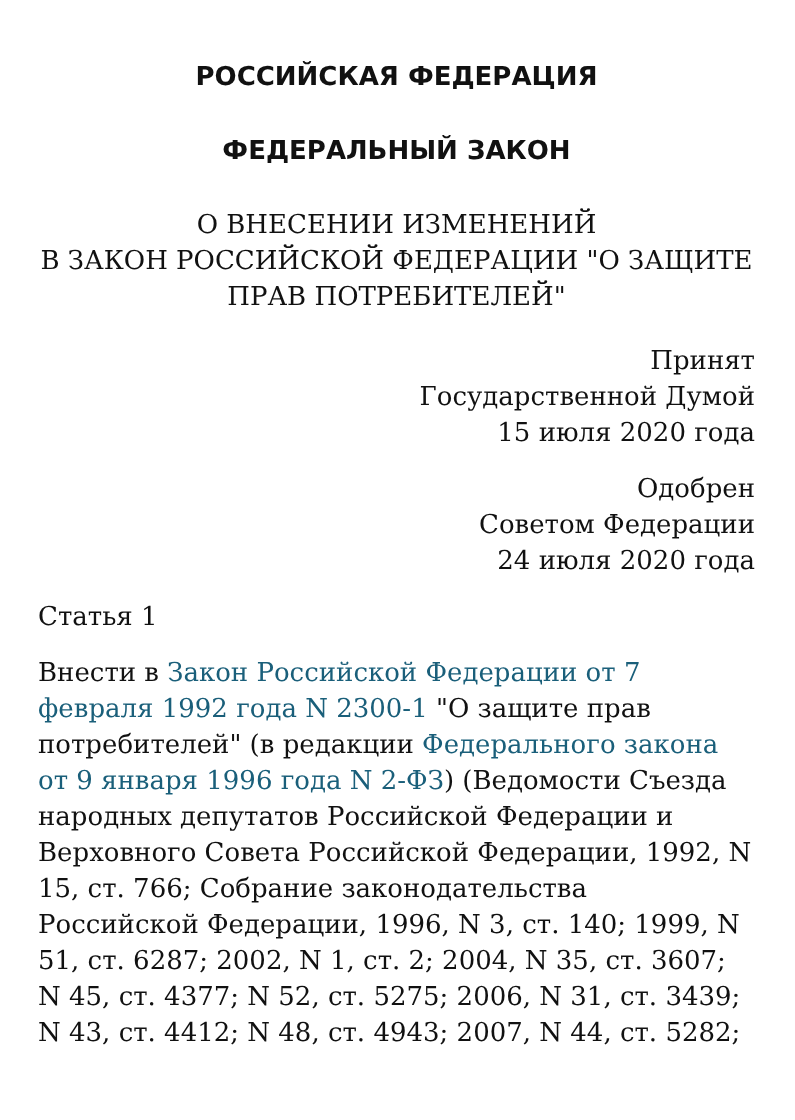РОССИЙСКАЯ ФЕДЕРАЦИЯ
ФЕДЕРАЛЬНЫЙ ЗАКОН
О ВНЕСЕНИИ ИЗМЕНЕНИЙ
В ЗАКОН РОССИЙСКОЙ ФЕДЕРАЦИИ "О ЗАЩИТЕ ПРАВ ПОТРЕБИТЕЛЕЙ"
Принят
Государственной Думой
15 июля 2020 года
Одобрен
Советом Федерации
24 июля 2020 года
Статья 1
Внести в Закон Российской Федерации от 7 февраля 1992 года N 2300-1 "О защите прав потребителей" (в редакции Федерального закона от 9 января 1996 года N 2-ФЗ) (Ведомости Съезда народных депутатов Российской Федерации и Верховного Совета Российской Федерации, 1992, N 15, ст. 766; Собрание законодательства Российской Федерации, 1996, N 3, ст. 140; 1999, N 51, ст. 6287; 2002, N 1, ст. 2; 2004, N 35, ст. 3607; N 45, ст. 4377; N 52, ст. 5275; 2006, N 31, ст. 3439; N 43, ст. 4412; N 48, ст. 4943; 2007, N 44, ст. 5282;